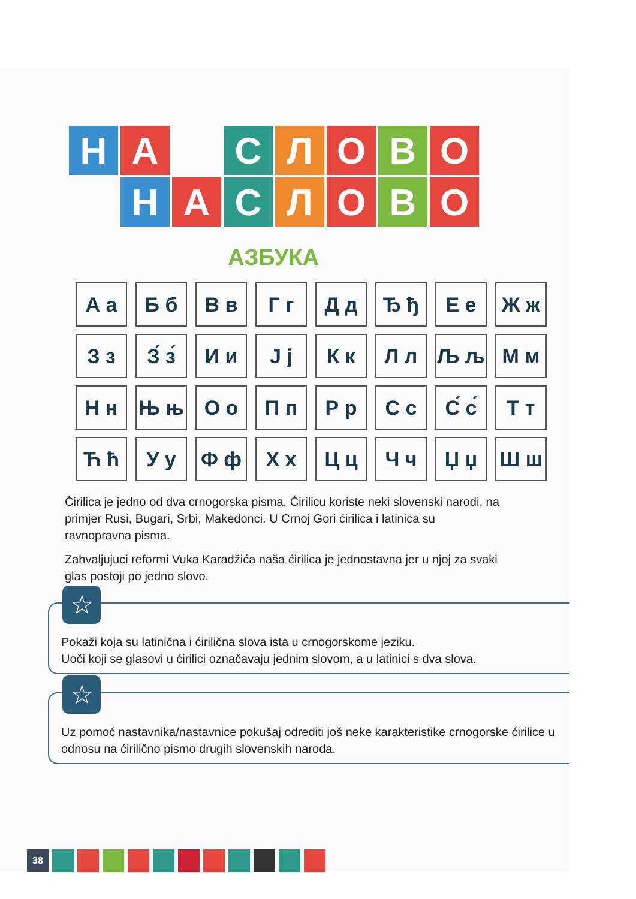Н А С Л О В О
Н А С Л О В О
АЗБУКА
| А а | Б б | В в | Г г | Д д | Ђ ђ | Е е | Ж ж |
| З з | З́ з́ | И и | Ј ј | К к | Л л | Љ љ | М м |
| Н н | Њ њ | О о | П п | Р р | С с | С́ с́ | Т т |
| Ћ ћ | У у | Ф ф | Х х | Ц ц | Ч ч | Џ џ | Ш ш |
Ćirilica je jedno od dva crnogorska pisma. Ćirilicu koriste neki slovenski narodi, na primjer Rusi, Bugari, Srbi, Makedonci. U Crnoj Gori ćirilica i latinica su ravnopravna pisma.
Zahvaljujuci reformi Vuka Karadžića naša ćirilica je jednostavna jer u njoj za svaki glas postoji po jedno slovo.
☆
Pokaži koja su latinična i ćirilična slova ista u crnogorskome jeziku.
Uoči koji se glasovi u ćirilici označavaju jednim slovom, a u latinici s dva slova.
☆
Uz pomoć nastavnika/nastavnice pokušaj odrediti još neke karakteristike crnogorske ćirilice u odnosu na ćirilično pismo drugih slovenskih naroda.
38